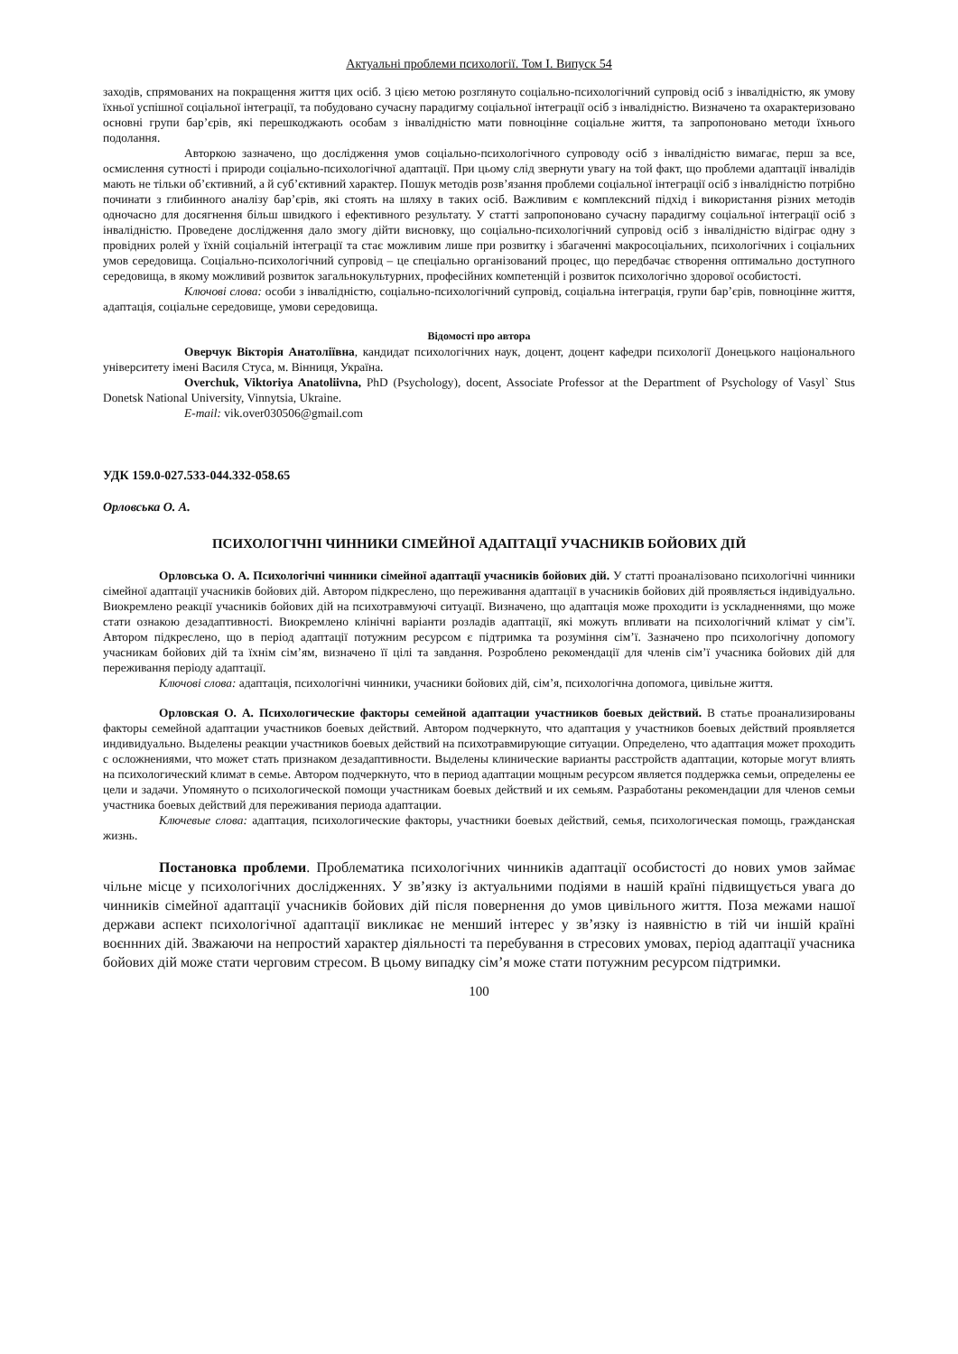Актуальні проблеми психології. Том І. Випуск 54
заходів, спрямованих на покращення життя цих осіб. З цією метою розглянуто соціально-психологічний супровід осіб з інвалідністю, як умову їхньої успішної соціальної інтеграції, та побудовано сучасну парадигму соціальної інтеграції осіб з інвалідністю. Визначено та охарактеризовано основні групи бар’єрів, які перешкоджають особам з інвалідністю мати повноцінне соціальне життя, та запропоновано методи їхнього подолання.
Авторкою зазначено, що дослідження умов соціально-психологічного супроводу осіб з інвалідністю вимагає, перш за все, осмислення сутності і природи соціально-психологічної адаптації. При цьому слід звернути увагу на той факт, що проблеми адаптації інвалідів мають не тільки об’єктивний, а й суб’єктивний характер. Пошук методів розв’язання проблеми соціальної інтеграції осіб з інвалідністю потрібно починати з глибинного аналізу бар’єрів, які стоять на шляху в таких осіб. Важливим є комплексний підхід і використання різних методів одночасно для досягнення більш швидкого і ефективного результату. У статті запропоновано сучасну парадигму соціальної інтеграції осіб з інвалідністю. Проведене дослідження дало змогу дійти висновку, що соціально-психологічний супровід осіб з інвалідністю відіграє одну з провідних ролей у їхній соціальній інтеграції та стає можливим лише при розвитку і збагаченні макросоціальних, психологічних і соціальних умов середовища. Соціально-психологічний супровід – це спеціально організований процес, що передбачає створення оптимально доступного середовища, в якому можливий розвиток загальнокультурних, професійних компетенцій і розвиток психологічно здорової особистості.
Ключові слова: особи з інвалідністю, соціально-психологічний супровід, соціальна інтеграція, групи бар’єрів, повноцінне життя, адаптація, соціальне середовище, умови середовища.
Відомості про автора
Оверчук Вікторія Анатоліївна, кандидат психологічних наук, доцент, доцент кафедри психології Донецького національного університету імені Василя Стуса, м. Вінниця, Україна.
Overchuk, Viktoriya Anatoliivna, PhD (Psychology), docent, Associate Professor at the Department of Psychology of Vasyl` Stus Donetsk National University, Vinnytsia, Ukraine.
E-mail: vik.over030506@gmail.com
УДК 159.0-027.533-044.332-058.65
Орловська О. А.
ПСИХОЛОГІЧНІ ЧИННИКИ СІМЕЙНОЇ АДАПТАЦІЇ УЧАСНИКІВ БОЙОВИХ ДІЙ
Орловська О. А. Психологічні чинники сімейної адаптації учасників бойових дій. У статті проаналізовано психологічні чинники сімейної адаптації учасників бойових дій. Автором підкреслено, що переживання адаптації в учасників бойових дій проявляється індивідуально. Виокремлено реакції учасників бойових дій на психотравмуючі ситуації. Визначено, що адаптація може проходити із ускладненнями, що може стати ознакою дезадаптивності. Виокремлено клінічні варіанти розладів адаптації, які можуть впливати на психологічний клімат у сім’ї. Автором підкреслено, що в період адаптації потужним ресурсом є підтримка та розуміння сім’ї. Зазначено про психологічну допомогу учасникам бойових дій та їхнім сім’ям, визначено її цілі та завдання. Розроблено рекомендації для членів сім’ї учасника бойових дій для переживання періоду адаптації.
Ключові слова: адаптація, психологічні чинники, учасники бойових дій, сім’я, психологічна допомога, цивільне життя.
Орловская О. А. Психологические факторы семейной адаптации участников боевых действий. В статье проанализированы факторы семейной адаптации участников боевых действий. Автором подчеркнуто, что адаптация у участников боевых действий проявляется индивидуально. Выделены реакции участников боевых действий на психотравмирующие ситуации. Определено, что адаптация может проходить с осложнениями, что может стать признаком дезадаптивности. Выделены клинические варианты расстройств адаптации, которые могут влиять на психологический климат в семье. Автором подчеркнуто, что в период адаптации мощным ресурсом является поддержка семьи, определены ее цели и задачи. Упомянуто о психологической помощи участникам боевых действий и их семьям. Разработаны рекомендации для членов семьи участника боевых действий для переживания периода адаптации.
Ключевые слова: адаптация, психологические факторы, участники боевых действий, семья, психологическая помощь, гражданская жизнь.
Постановка проблеми. Проблематика психологічних чинників адаптації особистості до нових умов займає чільне місце у психологічних дослідженнях. У зв’язку із актуальними подіями в нашій країні підвищується увага до чинників сімейної адаптації учасників бойових дій після повернення до умов цивільного життя. Поза межами нашої держави аспект психологічної адаптації викликає не менший інтерес у зв’язку із наявністю в тій чи іншій країні воєннних дій. Зважаючи на непростий характер діяльності та перебування в стресових умовах, період адаптації учасника бойових дій може стати черговим стресом. В цьому випадку сім’я може стати потужним ресурсом підтримки.
100